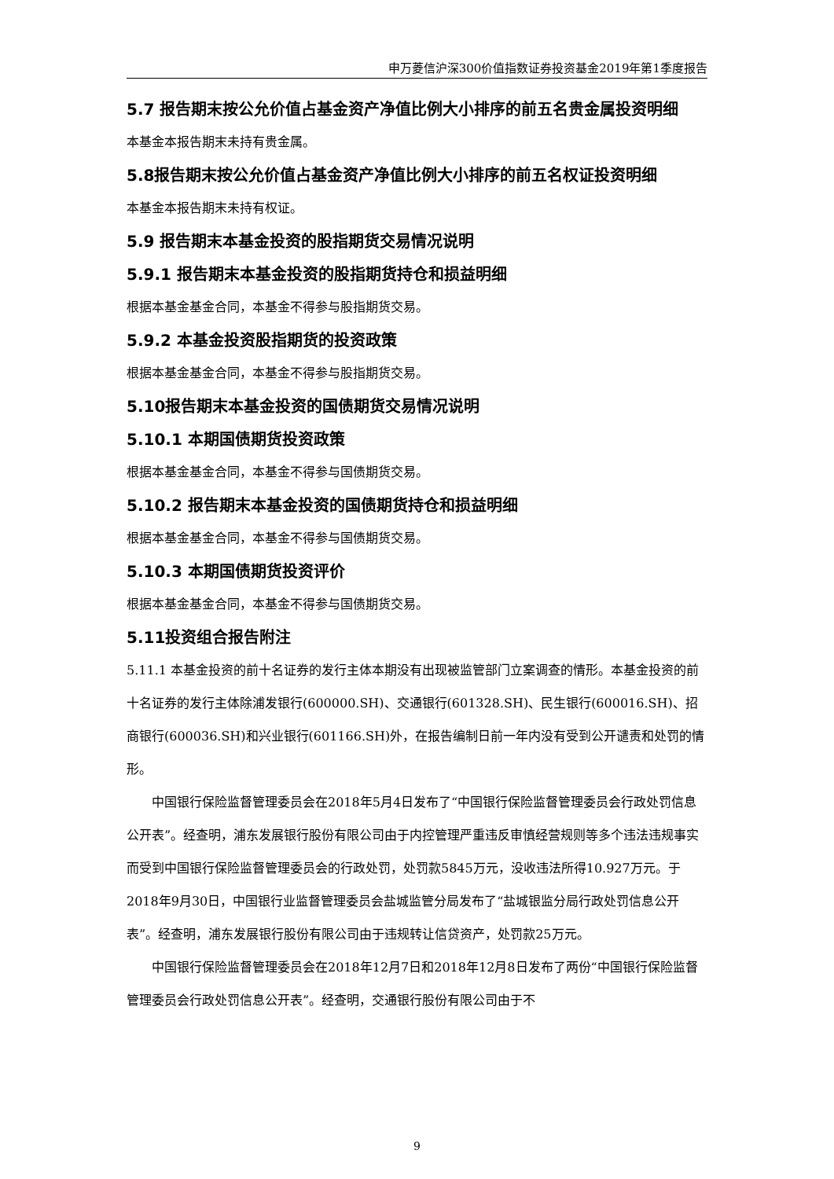申万菱信沪深300价值指数证券投资基金2019年第1季度报告
5.7 报告期末按公允价值占基金资产净值比例大小排序的前五名贵金属投资明细
本基金本报告期末未持有贵金属。
5.8报告期末按公允价值占基金资产净值比例大小排序的前五名权证投资明细
本基金本报告期末未持有权证。
5.9 报告期末本基金投资的股指期货交易情况说明
5.9.1 报告期末本基金投资的股指期货持仓和损益明细
根据本基金基金合同，本基金不得参与股指期货交易。
5.9.2 本基金投资股指期货的投资政策
根据本基金基金合同，本基金不得参与股指期货交易。
5.10报告期末本基金投资的国债期货交易情况说明
5.10.1 本期国债期货投资政策
根据本基金基金合同，本基金不得参与国债期货交易。
5.10.2 报告期末本基金投资的国债期货持仓和损益明细
根据本基金基金合同，本基金不得参与国债期货交易。
5.10.3 本期国债期货投资评价
根据本基金基金合同，本基金不得参与国债期货交易。
5.11投资组合报告附注
5.11.1 本基金投资的前十名证券的发行主体本期没有出现被监管部门立案调查的情形。本基金投资的前十名证券的发行主体除浦发银行(600000.SH)、交通银行(601328.SH)、民生银行(600016.SH)、招商银行(600036.SH)和兴业银行(601166.SH)外，在报告编制日前一年内没有受到公开谴责和处罚的情形。
中国银行保险监督管理委员会在2018年5月4日发布了“中国银行保险监督管理委员会行政处罚信息公开表”。经查明，浦东发展银行股份有限公司由于内控管理严重违反审慎经营规则等多个违法违规事实而受到中国银行保险监督管理委员会的行政处罚，处罚款5845万元，没收违法所得10.927万元。于2018年9月30日，中国银行业监督管理委员会盐城监管分局发布了“盐城银监分局行政处罚信息公开表”。经查明，浦东发展银行股份有限公司由于违规转让信贷资产，处罚款25万元。
中国银行保险监督管理委员会在2018年12月7日和2018年12月8日发布了两份“中国银行保险监督管理委员会行政处罚信息公开表”。经查明，交通银行股份有限公司由于不
9